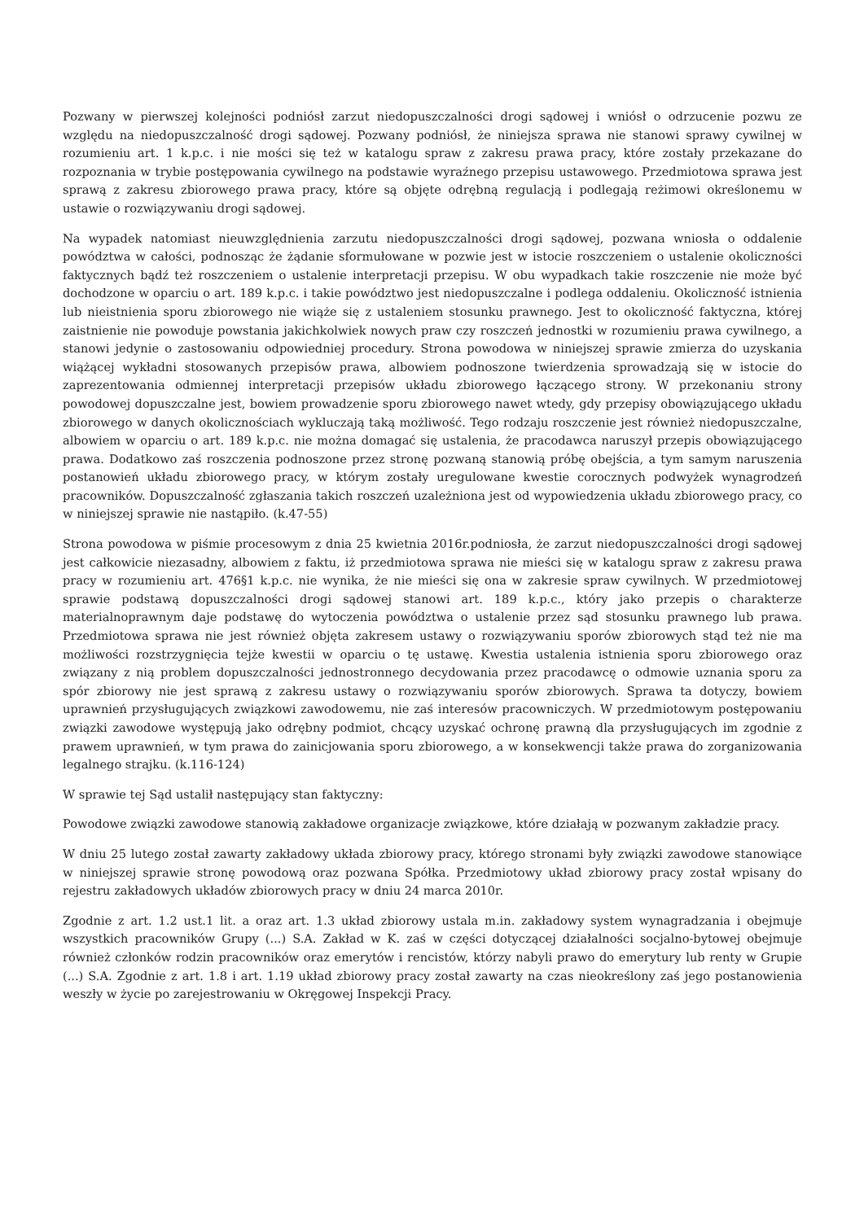Pozwany w pierwszej kolejności podniósł zarzut niedopuszczalności drogi sądowej i wniósł o odrzucenie pozwu ze względu na niedopuszczalność drogi sądowej. Pozwany podniósł, że niniejsza sprawa nie stanowi sprawy cywilnej w rozumieniu art. 1 k.p.c. i nie mości się też w katalogu spraw z zakresu prawa pracy, które zostały przekazane do rozpoznania w trybie postępowania cywilnego na podstawie wyraźnego przepisu ustawowego. Przedmiotowa sprawa jest sprawą z zakresu zbiorowego prawa pracy, które są objęte odrębną regulacją i podlegają reżimowi określonemu w ustawie o rozwiązywaniu drogi sądowej.
Na wypadek natomiast nieuwzględnienia zarzutu niedopuszczalności drogi sądowej, pozwana wniosła o oddalenie powództwa w całości, podnosząc że żądanie sformułowane w pozwie jest w istocie roszczeniem o ustalenie okoliczności faktycznych bądź też roszczeniem o ustalenie interpretacji przepisu. W obu wypadkach takie roszczenie nie może być dochodzone w oparciu o art. 189 k.p.c. i takie powództwo jest niedopuszczalne i podlega oddaleniu. Okoliczność istnienia lub nieistnienia sporu zbiorowego nie wiąże się z ustaleniem stosunku prawnego. Jest to okoliczność faktyczna, której zaistnienie nie powoduje powstania jakichkolwiek nowych praw czy roszczeń jednostki w rozumieniu prawa cywilnego, a stanowi jedynie o zastosowaniu odpowiedniej procedury. Strona powodowa w niniejszej sprawie zmierza do uzyskania wiążącej wykładni stosowanych przepisów prawa, albowiem podnoszone twierdzenia sprowadzają się w istocie do zaprezentowania odmiennej interpretacji przepisów układu zbiorowego łączącego strony. W przekonaniu strony powodowej dopuszczalne jest, bowiem prowadzenie sporu zbiorowego nawet wtedy, gdy przepisy obowiązującego układu zbiorowego w danych okolicznościach wykluczają taką możliwość. Tego rodzaju roszczenie jest również niedopuszczalne, albowiem w oparciu o art. 189 k.p.c. nie można domagać się ustalenia, że pracodawca naruszył przepis obowiązującego prawa. Dodatkowo zaś roszczenia podnoszone przez stronę pozwaną stanowią próbę obejścia, a tym samym naruszenia postanowień układu zbiorowego pracy, w którym zostały uregulowane kwestie corocznych podwyżek wynagrodzeń pracowników. Dopuszczalność zgłaszania takich roszczeń uzależniona jest od wypowiedzenia układu zbiorowego pracy, co w niniejszej sprawie nie nastąpiło. (k.47-55)
Strona powodowa w piśmie procesowym z dnia 25 kwietnia 2016r.podniosła, że zarzut niedopuszczalności drogi sądowej jest całkowicie niezasadny, albowiem z faktu, iż przedmiotowa sprawa nie mieści się w katalogu spraw z zakresu prawa pracy w rozumieniu art. 476§1 k.p.c. nie wynika, że nie mieści się ona w zakresie spraw cywilnych. W przedmiotowej sprawie podstawą dopuszczalności drogi sądowej stanowi art. 189 k.p.c., który jako przepis o charakterze materialnoprawnym daje podstawę do wytoczenia powództwa o ustalenie przez sąd stosunku prawnego lub prawa. Przedmiotowa sprawa nie jest również objęta zakresem ustawy o rozwiązywaniu sporów zbiorowych stąd też nie ma możliwości rozstrzygnięcia tejże kwestii w oparciu o tę ustawę. Kwestia ustalenia istnienia sporu zbiorowego oraz związany z nią problem dopuszczalności jednostronnego decydowania przez pracodawcę o odmowie uznania sporu za spór zbiorowy nie jest sprawą z zakresu ustawy o rozwiązywaniu sporów zbiorowych. Sprawa ta dotyczy, bowiem uprawnień przysługujących związkowi zawodowemu, nie zaś interesów pracowniczych. W przedmiotowym postępowaniu związki zawodowe występują jako odrębny podmiot, chcący uzyskać ochronę prawną dla przysługujących im zgodnie z prawem uprawnień, w tym prawa do zainicjowania sporu zbiorowego, a w konsekwencji także prawa do zorganizowania legalnego strajku. (k.116-124)
W sprawie tej Sąd ustalił następujący stan faktyczny:
Powodowe związki zawodowe stanowią zakładowe organizacje związkowe, które działają w pozwanym zakładzie pracy.
W dniu 25 lutego został zawarty zakładowy układa zbiorowy pracy, którego stronami były związki zawodowe stanowiące w niniejszej sprawie stronę powodową oraz pozwana Spółka. Przedmiotowy układ zbiorowy pracy został wpisany do rejestru zakładowych układów zbiorowych pracy w dniu 24 marca 2010r.
Zgodnie z art. 1.2 ust.1 lit. a oraz art. 1.3 układ zbiorowy ustala m.in. zakładowy system wynagradzania i obejmuje wszystkich pracowników Grupy (...) S.A. Zakład w K. zaś w części dotyczącej działalności socjalno-bytowej obejmuje również członków rodzin pracowników oraz emerytów i rencistów, którzy nabyli prawo do emerytury lub renty w Grupie (...) S.A. Zgodnie z art. 1.8 i art. 1.19 układ zbiorowy pracy został zawarty na czas nieokreślony zaś jego postanowienia weszły w życie po zarejestrowaniu w Okręgowej Inspekcji Pracy.